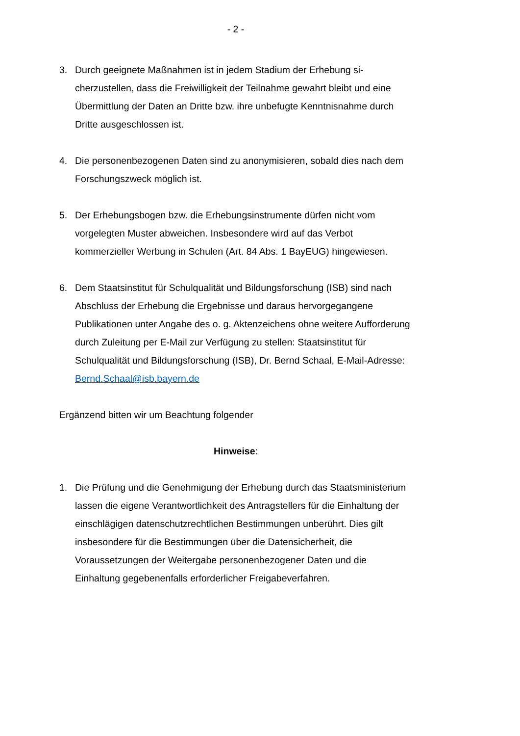- 2 -
3. Durch geeignete Maßnahmen ist in jedem Stadium der Erhebung si­cherzustellen, dass die Freiwilligkeit der Teilnahme gewahrt bleibt und eine Übermittlung der Daten an Dritte bzw. ihre unbefugte Kenntnis­nahme durch Dritte ausgeschlossen ist.
4. Die personenbezogenen Daten sind zu anonymisieren, sobald dies nach dem Forschungszweck möglich ist.
5. Der Erhebungsbogen bzw. die Erhebungsinstrumente dürfen nicht vom vorgelegten Muster abweichen. Insbesondere wird auf das Verbot kommerzieller Werbung in Schulen (Art. 84 Abs. 1 BayEUG) hingewie­sen.
6. Dem Staatsinstitut für Schulqualität und Bildungsforschung (ISB) sind nach Abschluss der Erhebung die Ergebnisse und daraus hervorgegan­gene Publikationen unter Angabe des o. g. Aktenzeichens ohne weitere Aufforderung durch Zuleitung per E-Mail zur Verfügung zu stellen: Staatsinstitut für Schulqualität und Bildungsforschung (ISB), Dr. Bernd Schaal, E-Mail-Adresse: Bernd.Schaal@isb.bayern.de
Ergänzend bitten wir um Beachtung folgender
Hinweise:
1. Die Prüfung und die Genehmigung der Erhebung durch das Staatsmi­nisterium lassen die eigene Verantwortlichkeit des Antragstellers für die Einhaltung der einschlägigen datenschutzrechtlichen Bestimmungen unberührt. Dies gilt insbesondere für die Bestimmungen über die Daten­sicherheit, die Voraussetzungen der Weitergabe personenbezogener Daten und die Einhaltung gegebenenfalls erforderlicher Freigabeverfah­ren.